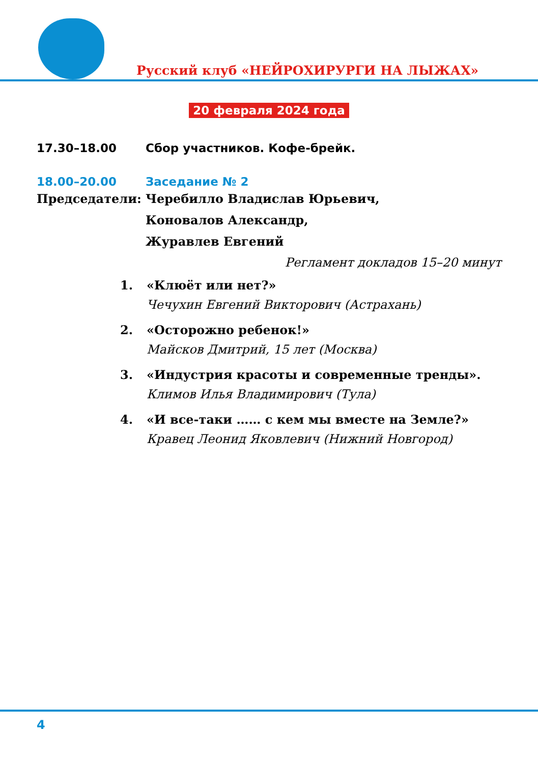Русский клуб «НЕЙРОХИРУРГИ НА ЛЫЖАХ»
20 февраля 2024 года
17.30–18.00 Сбор участников. Кофе-брейк.
18.00–20.00 Заседание № 2
Председатели: Черебилло Владислав Юрьевич,
Коновалов Александр,
Журавлев Евгений
Регламент докладов 15–20 минут
1. «Клюёт или нет?»
Чечухин Евгений Викторович (Астрахань)
2. «Осторожно ребенок!»
Майсков Дмитрий, 15 лет (Москва)
3. «Индустрия красоты и современные тренды».
Климов Илья Владимирович (Тула)
4. «И все-таки …… с кем мы вместе на Земле?»
Кравец Леонид Яковлевич (Нижний Новгород)
4